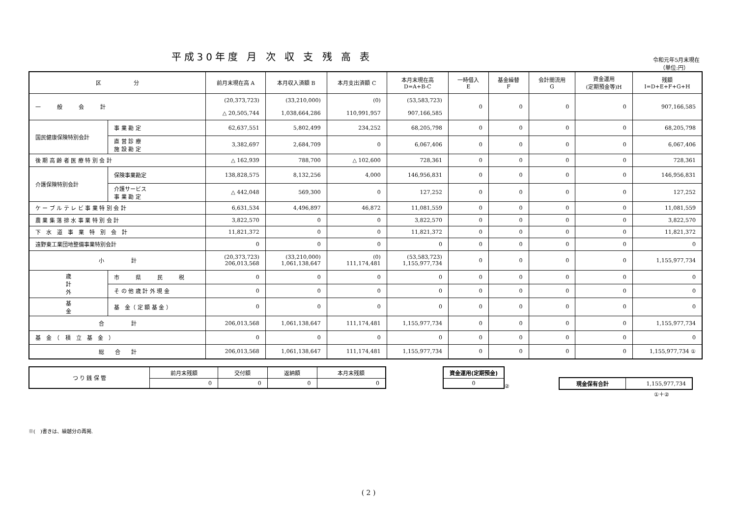平成30年度 月 次 収 支 残 高 表
令和元年5月末現在
（単位:円）
| 区 分 | | | 前月末現在高 A | 本月収入済額 B | 本月支出済額 C | 本月末現在高 D=A+B-C | 一時借入 E | 基金繰替 F | 会計間流用 G | 資金運用 (定期預金等)H | 残額 I=D+E+F+G+H |
| --- | --- | --- | --- | --- | --- | --- | --- | --- | --- | --- | --- |
| 一 般 会 計 | | | (20,373,723) △ 20,505,744 | (33,210,000) 1,038,664,286 | (0) 110,991,957 | (53,583,723) 907,166,585 | 0 | 0 | 0 | 0 | 907,166,585 |
| 国民健康保険特別会計 | | 事 業 勘 定 | 62,637,551 | 5,802,499 | 234,252 | 68,205,798 | 0 | 0 | 0 | 0 | 68,205,798 |
| | | 直 営 診 療 施 設 勘 定 | 3,382,697 | 2,684,709 | 0 | 6,067,406 | 0 | 0 | 0 | 0 | 6,067,406 |
| 後 期 高 齢 者 医 療 特 別 会 計 | | | △ 162,939 | 788,700 | △ 102,600 | 728,361 | 0 | 0 | 0 | 0 | 728,361 |
| 介護保険特別会計 | | 保険事業勘定 | 138,828,575 | 8,132,256 | 4,000 | 146,956,831 | 0 | 0 | 0 | 0 | 146,956,831 |
| | | 介護サービス 事 業 勘 定 | △ 442,048 | 569,300 | 0 | 127,252 | 0 | 0 | 0 | 0 | 127,252 |
| ケ ー ブ ル テ レ ビ 事 業 特 別 会 計 | | | 6,631,534 | 4,496,897 | 46,872 | 11,081,559 | 0 | 0 | 0 | 0 | 11,081,559 |
| 農 業 集 落 排 水 事 業 特 別 会 計 | | | 3,822,570 | 0 | 0 | 3,822,570 | 0 | 0 | 0 | 0 | 3,822,570 |
| 下 水 道 事 業 特 別 会 計 | | | 11,821,372 | 0 | 0 | 11,821,372 | 0 | 0 | 0 | 0 | 11,821,372 |
| 遠野東工業団地整備事業特別会計 | | | 0 | 0 | 0 | 0 | 0 | 0 | 0 | 0 | 0 |
| 小 計 | | | (20,373,723) 206,013,568 | (33,210,000) 1,061,138,647 | (0) 111,174,481 | (53,583,723) 1,155,977,734 | 0 | 0 | 0 | 0 | 1,155,977,734 |
| 歳 計 外 | 市 県 民 税 | | 0 | 0 | 0 | 0 | 0 | 0 | 0 | 0 | 0 |
| | そ の 他 歳 計 外 現 金 | | 0 | 0 | 0 | 0 | 0 | 0 | 0 | 0 | 0 |
| 基 金 | 基 金（ 定 額 基 金 ） | | 0 | 0 | 0 | 0 | 0 | 0 | 0 | 0 | 0 |
| 合 計 | | | 206,013,568 | 1,061,138,647 | 111,174,481 | 1,155,977,734 | 0 | 0 | 0 | 0 | 1,155,977,734 |
| 基 金 （ 積 立 基 金 ） | | | 0 | 0 | 0 | 0 | 0 | 0 | 0 | 0 | 0 |
| 総 合 計 | | | 206,013,568 | 1,061,138,647 | 111,174,481 | 1,155,977,734 | 0 | 0 | 0 | 0 | 1,155,977,734 ① |
| つ り 銭 保 管 | 前月末残額 | 交付額 | 返納額 | 本月末残額 |
| | 0 | 0 | 0 | 0 |
| 資金運用(定期預金) |
| --- |
| 0 |
②
| 現金保有合計 | 1,155,977,734 |
①＋②
※(　)書きは、繰越分の再掲.
( 2 )